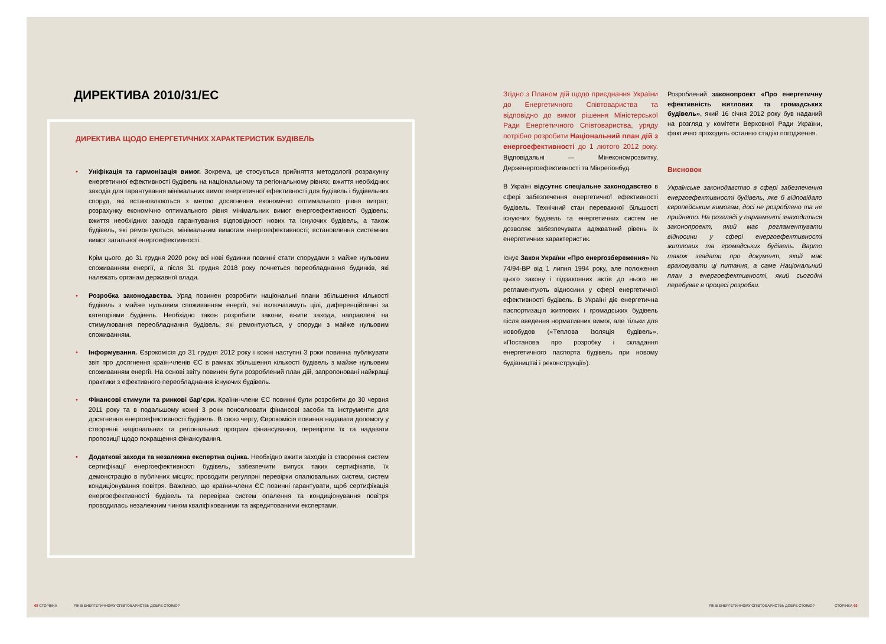ДИРЕКТИВА 2010/31/ЕС
ДИРЕКТИВА ЩОДО ЕНЕРГЕТИЧНИХ ХАРАКТЕРИСТИК БУДІВЕЛЬ
• Уніфікація та гармонізація вимог. Зокрема, це стосується прийняття методології розрахунку енергетичної ефективності будівель на національному та регіональному рівнях; вжиття необхідних заходів для гарантування мінімальних вимог енергетичної ефективності для будівель і будівельних споруд, які встановлюються з метою досягнення економічно оптимального рівня витрат; розрахунку економічно оптимального рівня мінімальних вимог енергоефективності будівель; вжиття необхідних заходів гарантування відповідності нових та існуючих будівель, а також будівель, які ремонтуються, мінімальним вимогам енергоефективності; встановлення системних вимог загальної енергоефективності.
Крім цього, до 31 грудня 2020 року всі нові будинки повинні стати спорудами з майже нульовим споживанням енергії, а після 31 грудня 2018 року почнеться переобладнання будинків, які належать органам державної влади.
• Розробка законодавства. Уряд повинен розробити національні плани збільшення кількості будівель з майже нульовим споживанням енергії, які включатимуть цілі, диференційовані за категоріями будівель. Необхідно також розробити закони, вжити заходи, направлені на стимулювання переобладнання будівель, які ремонтуються, у споруди з майже нульовим споживанням.
• Інформування. Єврокомісія до 31 грудня 2012 року і кожні наступні 3 роки повинна публікувати звіт про досягнення країн-членів ЄС в рамках збільшення кількості будівель з майже нульовим споживанням енергії. На основі звіту повинен бути розроблений план дій, запропоновані найкращі практики з ефективного переобладнання існуючих будівель.
• Фінансові стимули та ринкові бар’єри. Країни-члени ЄС повинні були розробити до 30 червня 2011 року та в подальшому кожні 3 роки поновлювати фінансові засоби та інструменти для досягнення енергоефективності будівель. В свою чергу, Єврокомісія повинна надавати допомогу у створенні національних та регіональних програм фінансування, перевіряти їх та надавати пропозиції щодо покращення фінансування.
• Додаткові заходи та незалежна експертна оцінка. Необхідно вжити заходів із створення систем сертифікації енергоефективності будівель, забезпечити випуск таких сертифікатів, їх демонстрацію в публічних місцях; проводити регулярні перевірки опалювальних систем, систем кондиціонування повітря. Важливо, що країни-члени ЄС повинні гарантувати, щоб сертифікація енергоефективності будівель та перевірка систем опалення та кондиціонування повітря проводилась незалежним чином кваліфікованими та акредитованими експертами.
Згідно з Планом дій щодо приєднання України до Енергетичного Співтовариства та відповідно до вимог рішення Міністерської Ради Енергетичного Співтовариства, уряду потрібно розробити Національний план дій з енергоефективності до 1 лютого 2012 року. Відповідальні — Мінекономрозвитку, Держенергоефективності та Мінрегіонбуд.
В Україні відсутнє спеціальне законодавство в сфері забезпечення енергетичної ефективності будівель. Технічний стан переважної більшості існуючих будівель та енергетичних систем не дозволяє забезпечувати адекватний рівень їх енергетичних характеристик.
Існує Закон України «Про енергозбереження» № 74/94-ВР від 1 липня 1994 року, але положення цього закону і підзаконних актів до нього не регламентують відносини у сфері енергетичної ефективності будівель. В Україні діє енергетична паспортизація житлових і громадських будівель після введення нормативних вимог, але тільки для новобудов («Теплова ізоляція будівель», «Постанова про розробку і складання енергетичного паспорта будівель при новому будівництві і реконструкції»).
Розроблений законопроект «Про енергетичну ефективність житлових та громадських будівель», який 16 січня 2012 року був наданий на розгляд у комітети Верховної Ради України, фактично проходить останню стадію погодження.
Висновок
Українське законодавство в сфері забезпечення енергоефективності будівель, яке б відповідало європейським вимогам, досі не розроблено та не прийнято. На розгляді у парламенті знаходиться законопроект, який має регламентувати відносини у сфері енергоефективності житлових та громадських будівель. Варто також згадати про документ, який має враховувати ці питання, а саме Національний план з енергоефективності, який сьогодні перебуває в процесі розробки.
68 СТОРІНКА
РІК В ЕНЕРГЕТИЧНОМУ СПІВТОВАРИСТВІ: ДОБРЕ СТОЇМО?
РІК В ЕНЕРГЕТИЧНОМУ СПІВТОВАРИСТВІ: ДОБРЕ СТОЇМО?
СТОРІНКА 69